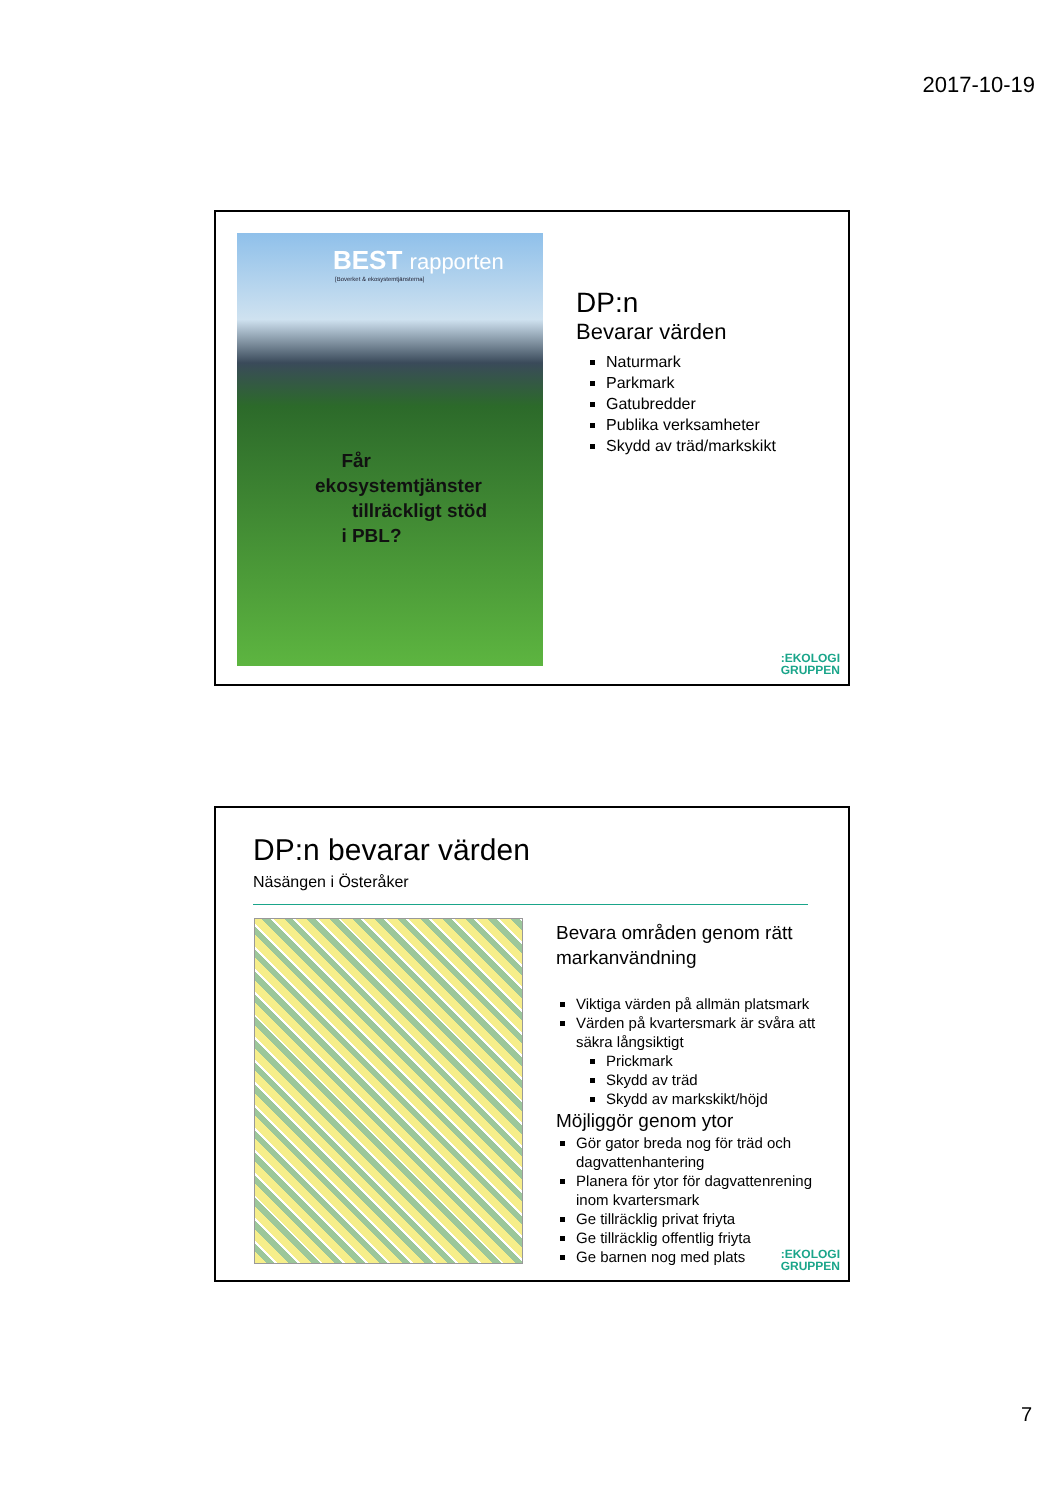2017-10-19
BEST rapporten
[Boverket & ekosystemtjänsterna]
Får
ekosystemtjänster
tillräckligt stöd
i PBL?
DP:n
Bevarar värden
Naturmark
Parkmark
Gatubredder
Publika verksamheter
Skydd av träd/markskikt
:EKOLOGI
GRUPPEN
DP:n bevarar värden
Näsängen i Österåker
Bevara områden genom rätt markanvändning
Viktiga värden på allmän platsmark
Värden på kvartersmark är svåra att säkra långsiktigt
Prickmark
Skydd av träd
Skydd av markskikt/höjd
Möjliggör genom ytor
Gör gator breda nog för träd och dagvattenhantering
Planera för ytor för dagvattenrening inom kvartersmark
Ge tillräcklig privat friyta
Ge tillräcklig offentlig friyta
Ge barnen nog med plats
:EKOLOGI
GRUPPEN
7